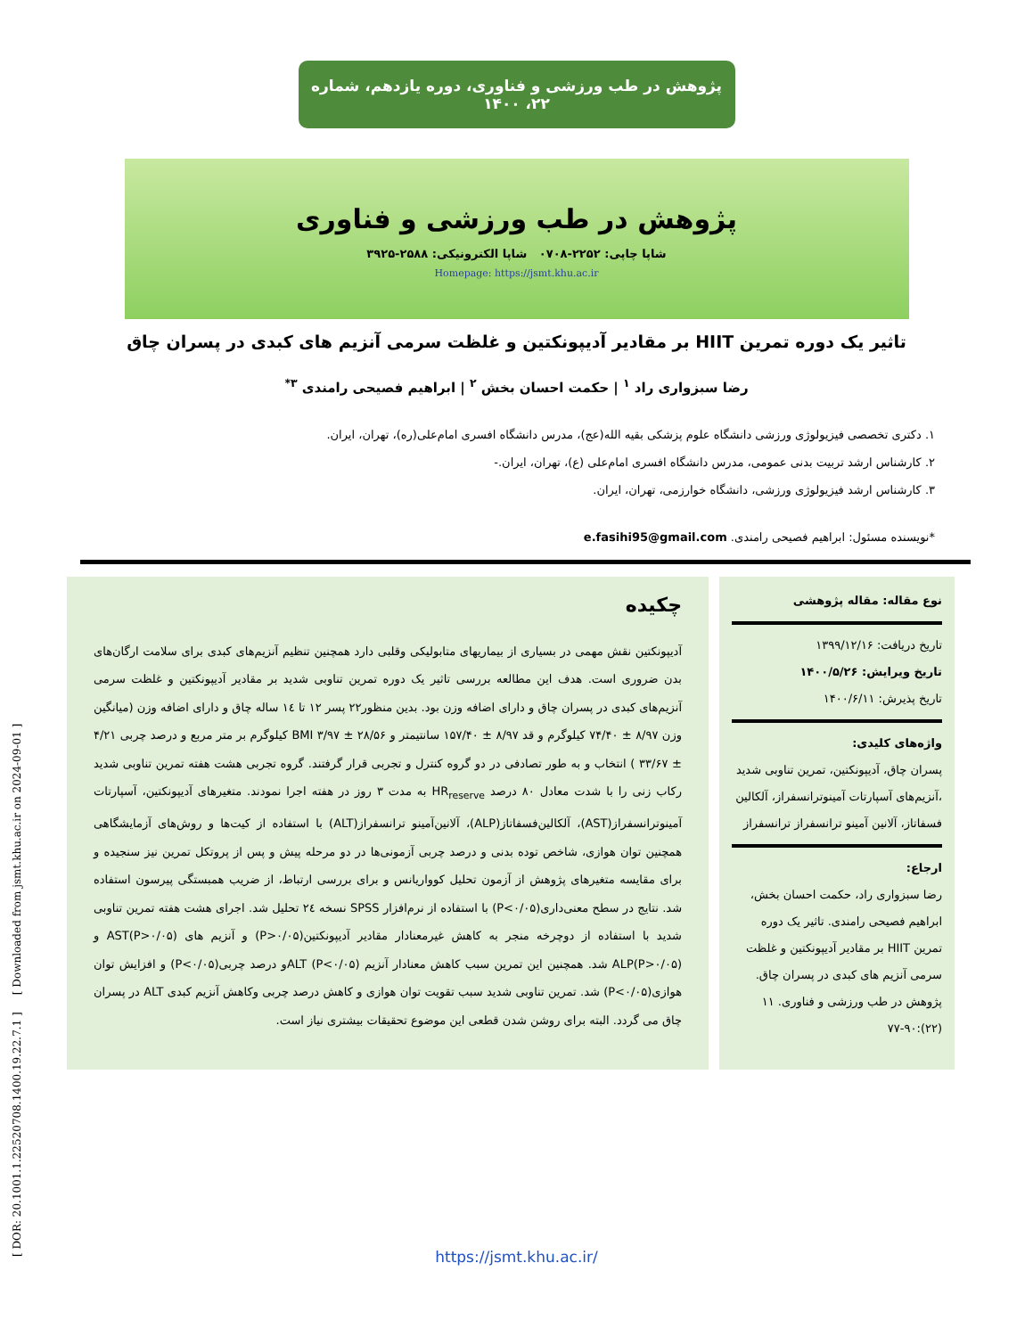پژوهش در طب ورزشی و فناوری، دوره یازدهم، شماره ۲۲، ۱۴۰۰
پژوهش در طب ورزشی و فناوری
شاپا چاپی: ۲۲۵۲-۰۷۰۸ شاپا الکترونیکی: ۲۵۸۸-۳۹۲۵
Homepage: https://jsmt.khu.ac.ir
تاثیر یک دوره تمرین HIIT بر مقادیر آدیپونکتین و غلظت سرمی آنزیم های کبدی در پسران چاق
رضا سبزواری راد <sup>۱</sup> | حکمت احسان بخش <sup>۲</sup> | ابراهیم فصیحی رامندی <sup>۳*</sup>
۱. دکتری تخصصی فیزیولوژی ورزشی دانشگاه علوم پزشکی بقیه الله(عج)، مدرس دانشگاه افسری امام‌علی(ره)، تهران، ایران.
۲. کارشناس ارشد تربیت بدنی عمومی، مدرس دانشگاه افسری امام‌علی (ع)، تهران، ایران.-
۳. کارشناس ارشد فیزیولوژی ورزشی، دانشگاه خوارزمی، تهران، ایران.
*نویسنده مسئول: ابراهیم فصیحی رامندی. e.fasihi95@gmail.com
نوع مقاله: مقاله پژوهشی
تاریخ دریافت: ۱۳۹۹/۱۲/۱۶
تاریخ ویرایش: ۱۴۰۰/۵/۲۶
تاریخ پذیرش: ۱۴۰۰/۶/۱۱
واژه‌های کلیدی:
پسران چاق، آدیپونکتین، تمرین تناوبی شدید ،آنزیم‌های آسپارتات آمینوترانسفراز، آلکالین فسفاتاز، آلانین آمینو ترانسفراز ترانسفراز
ارجاع:
رضا سبزواری راد، حکمت احسان بخش، ابراهیم فصیحی رامندی. تاثیر یک دوره تمرین HIIT بر مقادیر آدیپونکتین و غلظت سرمی آنزیم های کبدی در پسران چاق. پژوهش در طب ورزشی و فناوری. ۱۱ (۲۲):۹۰-۷۷
چکیده
آدیپونکتین نقش مهمی در بسیاری از بیماریهای متابولیکی وقلبی دارد همچنین تنظیم آنزیم‌های کبدی برای سلامت ارگان‌های بدن ضروری است. هدف این مطالعه بررسی تاثیر یک دوره تمرین تناوبی شدید بر مقادیر آدیپونکتین و غلظت سرمی آنزیم‌های کبدی در پسران چاق و دارای اضافه وزن بود. بدین منظور۲۲ پسر ۱۲ تا ۱٤ ساله چاق و دارای اضافه وزن (میانگین وزن ۸/۹۷ ± ۷۴/۴۰ کیلوگرم و قد ۸/۹۷ ± ۱۵۷/۴۰ سانتیمتر و BMI ۳/۹۷ ± ۲۸/۵۶ کیلوگرم بر متر مربع و درصد چربی ۴/۲۱ ± ۳۳/۶۷ ) انتخاب و به طور تصادفی در دو گروه کنترل و تجربی قرار گرفتند. گروه تجربی هشت هفته تمرین تناوبی شدید رکاب زنی را با شدت معادل ۸۰ درصد HR<sub>reserve</sub> به مدت ۳ روز در هفته اجرا نمودند. متغیرهای آدیپونکتین، آسپارتات آمینوترانسفراز(AST)، آلکالین‌فسفاتاز(ALP)، آلانین‌آمینو ترانسفراز(ALT) با استفاده از کیت‌ها و روش‌های آزمایشگاهی همچنین توان هوازی، شاخص توده بدنی و درصد چربی آزمونی‌ها در دو مرحله پیش و پس از پروتکل تمرین نیز سنجیده و برای مقایسه متغیرهای پژوهش از آزمون تحلیل کوواریانس و برای بررسی ارتباط، از ضریب همبستگی پیرسون استفاده شد. نتایج در سطح معنی‌داری(P<۰/۰۵) با استفاده از نرم‌افزار SPSS نسخه ۲٤ تحلیل شد. اجرای هشت هفته تمرین تناوبی شدید با استفاده از دوچرخه منجر به کاهش غیرمعنادار مقادیر آدیپونکتین(P>۰/۰۵) و آنزیم های AST(P>۰/۰۵) و ALP(P>۰/۰۵) شد. همچنین این تمرین سبب کاهش معنادار آنزیم ALT (P<۰/۰۵)و درصد چربی(P<۰/۰۵) و افزایش توان هوازی(P<۰/۰۵) شد. تمرین تناوبی شدید سبب تقویت توان هوازی و کاهش درصد چربی وکاهش آنزیم کبدی ALT در پسران چاق می گردد. البته برای روشن شدن قطعی این موضوع تحقیقات بیشتری نیاز است.
https://jsmt.khu.ac.ir/
[ DOR: 20.1001.1.22520708.1400.19.22.7.1 ] [ Downloaded from jsmt.khu.ac.ir on 2024-09-01 ]